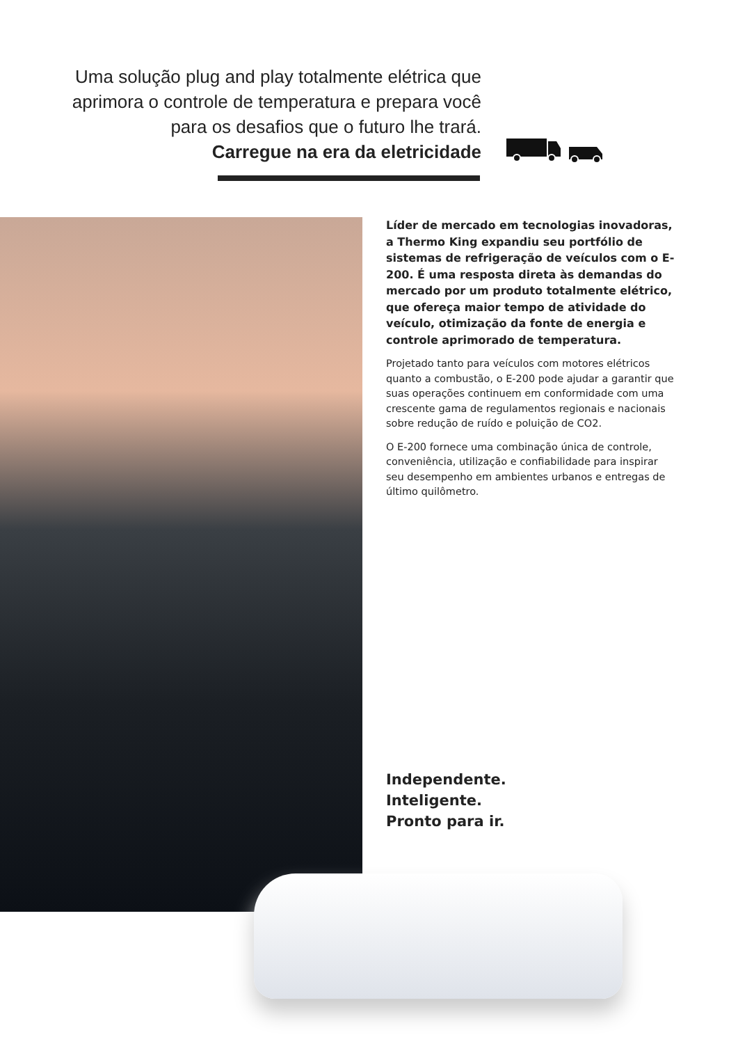Uma solução plug and play totalmente elétrica que aprimora o controle de temperatura e prepara você para os desafios que o futuro lhe trará.
Carregue na era da eletricidade
Líder de mercado em tecnologias inovadoras, a Thermo King expandiu seu portfólio de sistemas de refrigeração de veículos com o E-200. É uma resposta direta às demandas do mercado por um produto totalmente elétrico, que ofereça maior tempo de atividade do veículo, otimização da fonte de energia e controle aprimorado de temperatura.
Projetado tanto para veículos com motores elétricos quanto a combustão, o E-200 pode ajudar a garantir que suas operações continuem em conformidade com uma crescente gama de regulamentos regionais e nacionais sobre redução de ruído e poluição de CO2.
O E-200 fornece uma combinação única de controle, conveniência, utilização e confiabilidade para inspirar seu desempenho em ambientes urbanos e entregas de último quilômetro.
Independente.
Inteligente.
Pronto para ir.